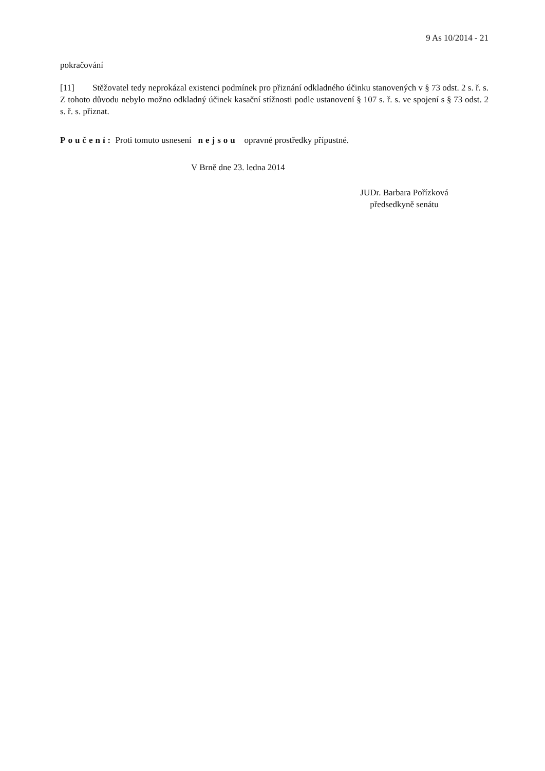9 As 10/2014 - 21
pokračování
[11] Stěžovatel tedy neprokázal existenci podmínek pro přiznání odkladného účinku stanovených v § 73 odst. 2 s. ř. s. Z tohoto důvodu nebylo možno odkladný účinek kasační stížnosti podle ustanovení § 107 s. ř. s. ve spojení s § 73 odst. 2 s. ř. s. přiznat.
Poučení: Proti tomuto usnesení nejsou opravné prostředky přípustné.
V Brně dne 23. ledna 2014
JUDr. Barbara Pořízková
předsedkyně senátu